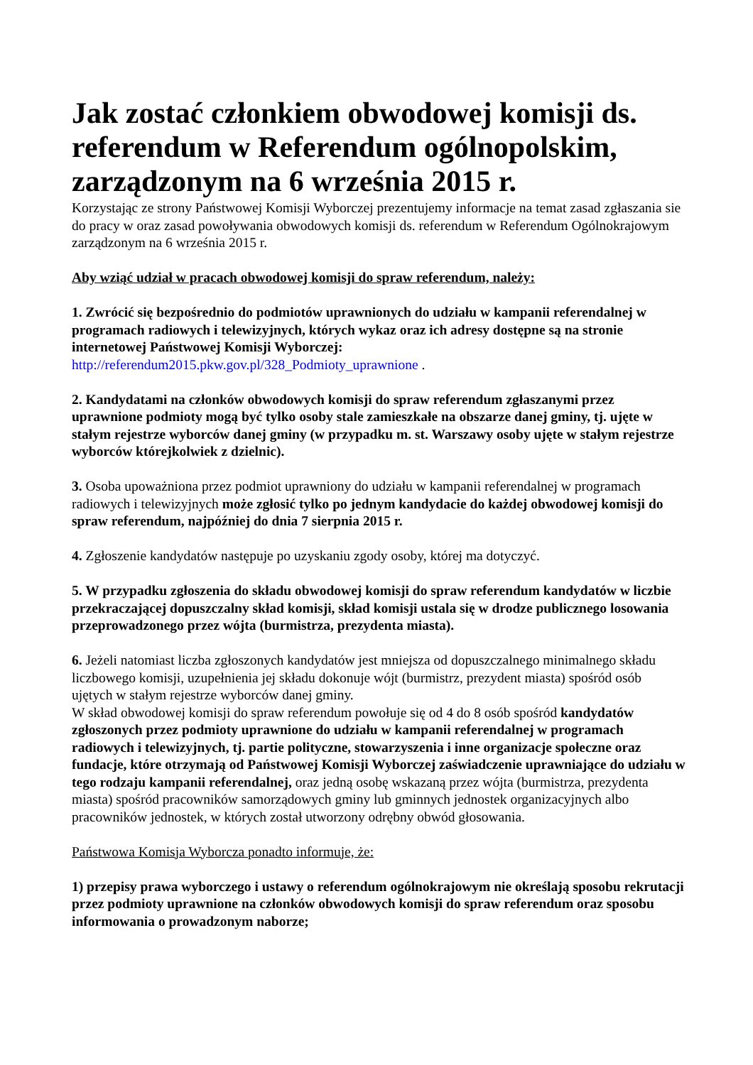Jak zostać członkiem obwodowej komisji ds. referendum w Referendum ogólnopolskim, zarządzonym na 6 września 2015 r.
Korzystając ze strony Państwowej Komisji Wyborczej prezentujemy informacje na temat zasad zgłaszania sie do pracy w oraz zasad powoływania obwodowych komisji ds. referendum w Referendum Ogólnokrajowym zarządzonym na 6 września 2015 r.
Aby wziąć udział w pracach obwodowej komisji do spraw referendum, należy:
1. Zwrócić się bezpośrednio do podmiotów uprawnionych do udziału w kampanii referendalnej w programach radiowych i telewizyjnych, których wykaz oraz ich adresy dostępne są na stronie internetowej Państwowej Komisji Wyborczej:
http://referendum2015.pkw.gov.pl/328_Podmioty_uprawnione .
2. Kandydatami na członków obwodowych komisji do spraw referendum zgłaszanymi przez uprawnione podmioty mogą być tylko osoby stale zamieszkałe na obszarze danej gminy, tj. ujęte w stałym rejestrze wyborców danej gminy (w przypadku m. st. Warszawy osoby ujęte w stałym rejestrze wyborców którejkolwiek z dzielnic).
3. Osoba upoważniona przez podmiot uprawniony do udziału w kampanii referendalnej w programach radiowych i telewizyjnych może zgłosić tylko po jednym kandydacie do każdej obwodowej komisji do spraw referendum, najpóźniej do dnia 7 sierpnia 2015 r.
4. Zgłoszenie kandydatów następuje po uzyskaniu zgody osoby, której ma dotyczyć.
5. W przypadku zgłoszenia do składu obwodowej komisji do spraw referendum kandydatów w liczbie przekraczającej dopuszczalny skład komisji, skład komisji ustala się w drodze publicznego losowania przeprowadzonego przez wójta (burmistrza, prezydenta miasta).
6. Jeżeli natomiast liczba zgłoszonych kandydatów jest mniejsza od dopuszczalnego minimalnego składu liczbowego komisji, uzupełnienia jej składu dokonuje wójt (burmistrz, prezydent miasta) spośród osób ujętych w stałym rejestrze wyborców danej gminy.
W skład obwodowej komisji do spraw referendum powołuje się od 4 do 8 osób spośród kandydatów zgłoszonych przez podmioty uprawnione do udziału w kampanii referendalnej w programach radiowych i telewizyjnych, tj. partie polityczne, stowarzyszenia i inne organizacje społeczne oraz fundacje, które otrzymają od Państwowej Komisji Wyborczej zaświadczenie uprawniające do udziału w tego rodzaju kampanii referendalnej, oraz jedną osobę wskazaną przez wójta (burmistrza, prezydenta miasta) spośród pracowników samorządowych gminy lub gminnych jednostek organizacyjnych albo pracowników jednostek, w których został utworzony odrębny obwód głosowania.
Państwowa Komisja Wyborcza ponadto informuje, że:
1) przepisy prawa wyborczego i ustawy o referendum ogólnokrajowym nie określają sposobu rekrutacji przez podmioty uprawnione na członków obwodowych komisji do spraw referendum oraz sposobu informowania o prowadzonym naborze;